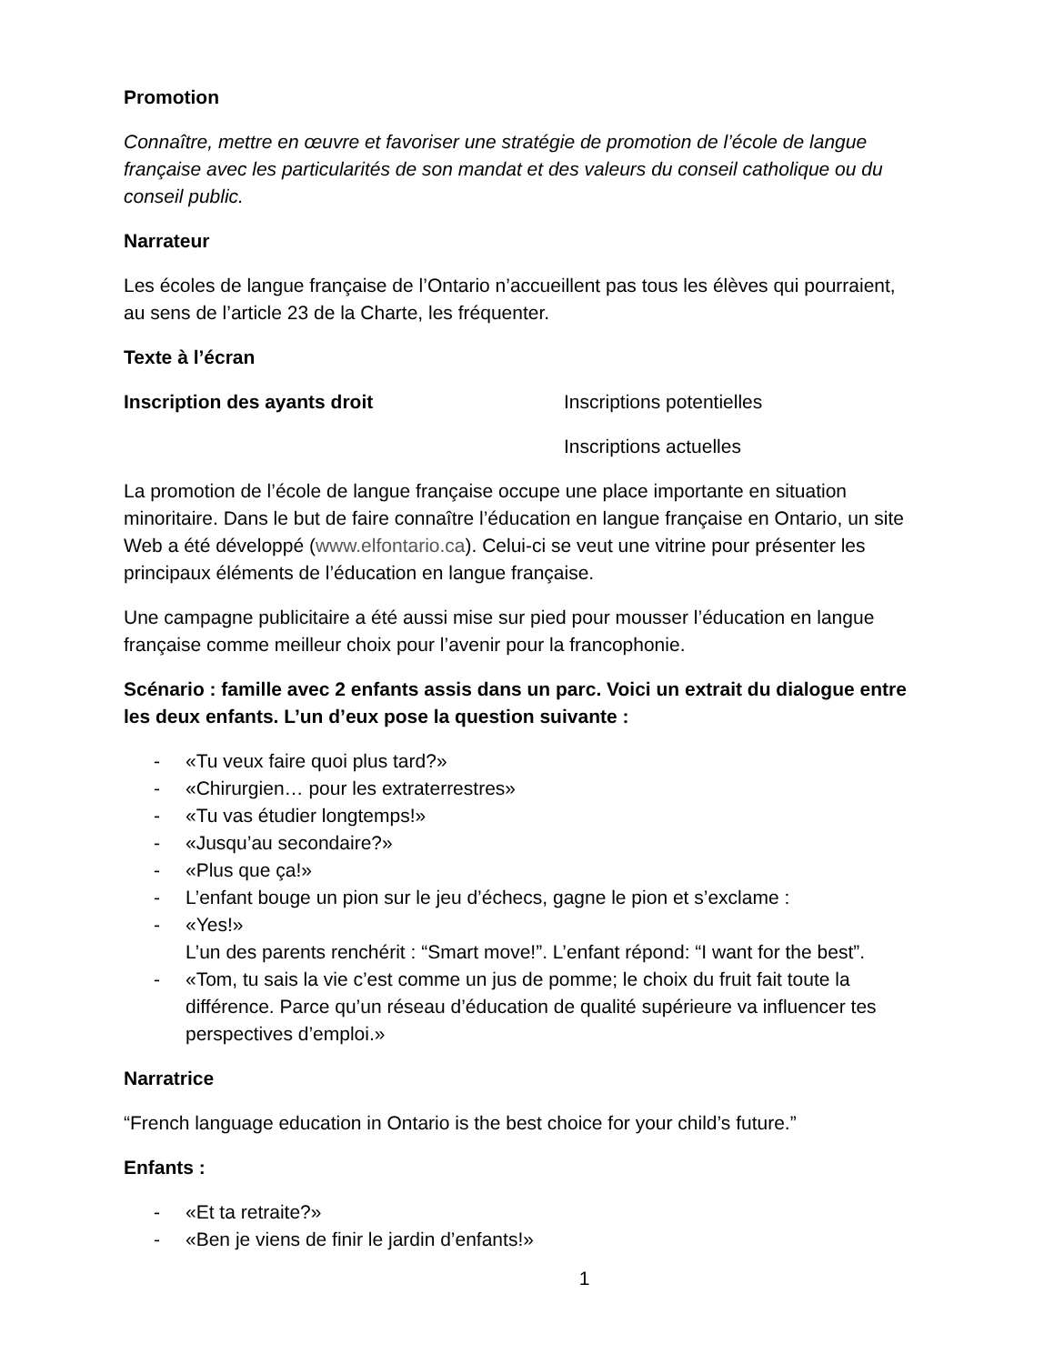Promotion
Connaître, mettre en œuvre et favoriser une stratégie de promotion de l’école de langue française avec les particularités de son mandat et des valeurs du conseil catholique ou du conseil public.
Narrateur
Les écoles de langue française de l’Ontario n’accueillent pas tous les élèves qui pourraient, au sens de l’article 23 de la Charte, les fréquenter.
Texte à l’écran
Inscription des ayants droit Inscriptions potentielles
Inscriptions actuelles
La promotion de l’école de langue française occupe une place importante en situation minoritaire. Dans le but de faire connaître l’éducation en langue française en Ontario, un site Web a été développé (www.elfontario.ca). Celui-ci se veut une vitrine pour présenter les principaux éléments de l’éducation en langue française.
Une campagne publicitaire a été aussi mise sur pied pour mousser l’éducation en langue française comme meilleur choix pour l’avenir pour la francophonie.
Scénario : famille avec 2 enfants assis dans un parc. Voici un extrait du dialogue entre les deux enfants. L’un d’eux pose la question suivante :
- «Tu veux faire quoi plus tard?»
- «Chirurgien… pour les extraterrestres»
- «Tu vas étudier longtemps!»
- «Jusqu’au secondaire?»
- «Plus que ça!»
- L’enfant bouge un pion sur le jeu d’échecs, gagne le pion et s’exclame :
- «Yes!»
L’un des parents renchérit : “Smart move!”. L’enfant répond: “I want for the best”.
- «Tom, tu sais la vie c’est comme un jus de pomme; le choix du fruit fait toute la différence. Parce qu’un réseau d’éducation de qualité supérieure va influencer tes perspectives d’emploi.»
Narratrice
“French language education in Ontario is the best choice for your child’s future.”
Enfants :
- «Et ta retraite?»
- «Ben je viens de finir le jardin d’enfants!»
1